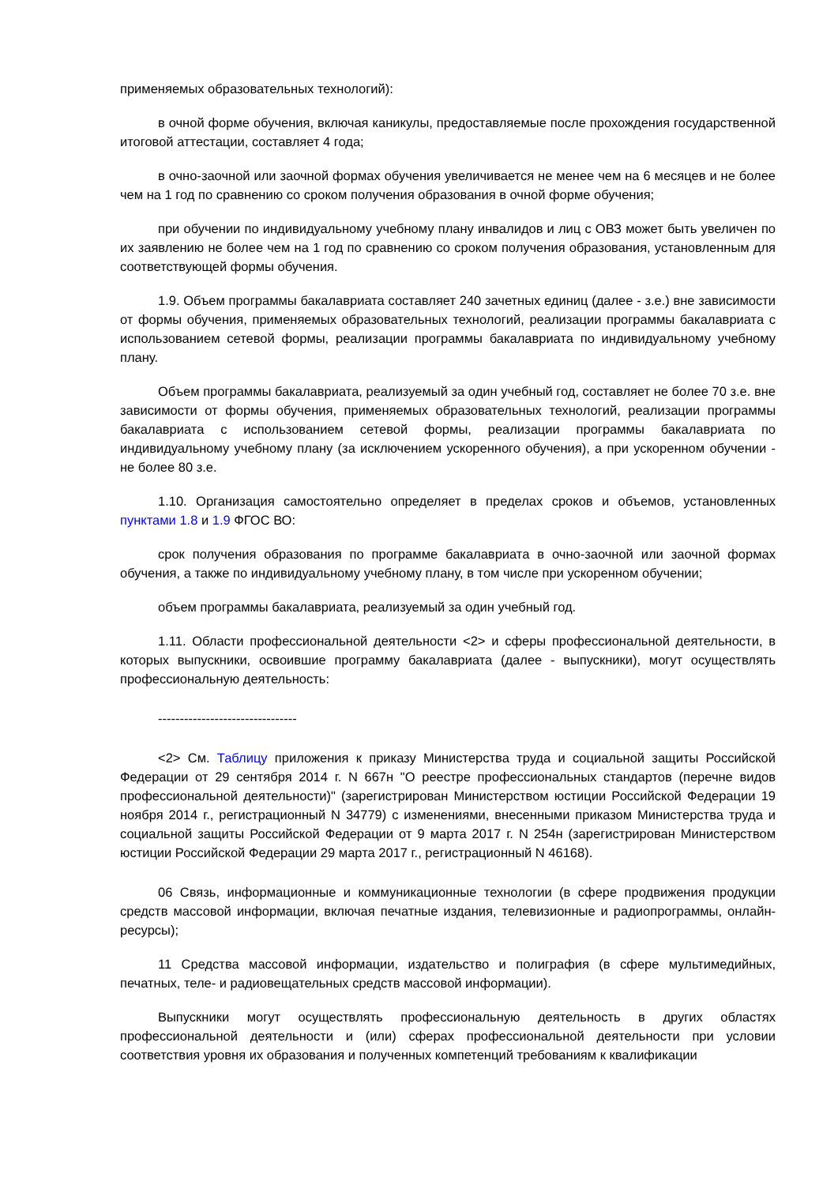применяемых образовательных технологий):
в очной форме обучения, включая каникулы, предоставляемые после прохождения государственной итоговой аттестации, составляет 4 года;
в очно-заочной или заочной формах обучения увеличивается не менее чем на 6 месяцев и не более чем на 1 год по сравнению со сроком получения образования в очной форме обучения;
при обучении по индивидуальному учебному плану инвалидов и лиц с ОВЗ может быть увеличен по их заявлению не более чем на 1 год по сравнению со сроком получения образования, установленным для соответствующей формы обучения.
1.9. Объем программы бакалавриата составляет 240 зачетных единиц (далее - з.е.) вне зависимости от формы обучения, применяемых образовательных технологий, реализации программы бакалавриата с использованием сетевой формы, реализации программы бакалавриата по индивидуальному учебному плану.
Объем программы бакалавриата, реализуемый за один учебный год, составляет не более 70 з.е. вне зависимости от формы обучения, применяемых образовательных технологий, реализации программы бакалавриата с использованием сетевой формы, реализации программы бакалавриата по индивидуальному учебному плану (за исключением ускоренного обучения), а при ускоренном обучении - не более 80 з.е.
1.10. Организация самостоятельно определяет в пределах сроков и объемов, установленных пунктами 1.8 и 1.9 ФГОС ВО:
срок получения образования по программе бакалавриата в очно-заочной или заочной формах обучения, а также по индивидуальному учебному плану, в том числе при ускоренном обучении;
объем программы бакалавриата, реализуемый за один учебный год.
1.11. Области профессиональной деятельности <2> и сферы профессиональной деятельности, в которых выпускники, освоившие программу бакалавриата (далее - выпускники), могут осуществлять профессиональную деятельность:
--------------------------------
<2> См. Таблицу приложения к приказу Министерства труда и социальной защиты Российской Федерации от 29 сентября 2014 г. N 667н "О реестре профессиональных стандартов (перечне видов профессиональной деятельности)" (зарегистрирован Министерством юстиции Российской Федерации 19 ноября 2014 г., регистрационный N 34779) с изменениями, внесенными приказом Министерства труда и социальной защиты Российской Федерации от 9 марта 2017 г. N 254н (зарегистрирован Министерством юстиции Российской Федерации 29 марта 2017 г., регистрационный N 46168).
06 Связь, информационные и коммуникационные технологии (в сфере продвижения продукции средств массовой информации, включая печатные издания, телевизионные и радиопрограммы, онлайн-ресурсы);
11 Средства массовой информации, издательство и полиграфия (в сфере мультимедийных, печатных, теле- и радиовещательных средств массовой информации).
Выпускники могут осуществлять профессиональную деятельность в других областях профессиональной деятельности и (или) сферах профессиональной деятельности при условии соответствия уровня их образования и полученных компетенций требованиям к квалификации